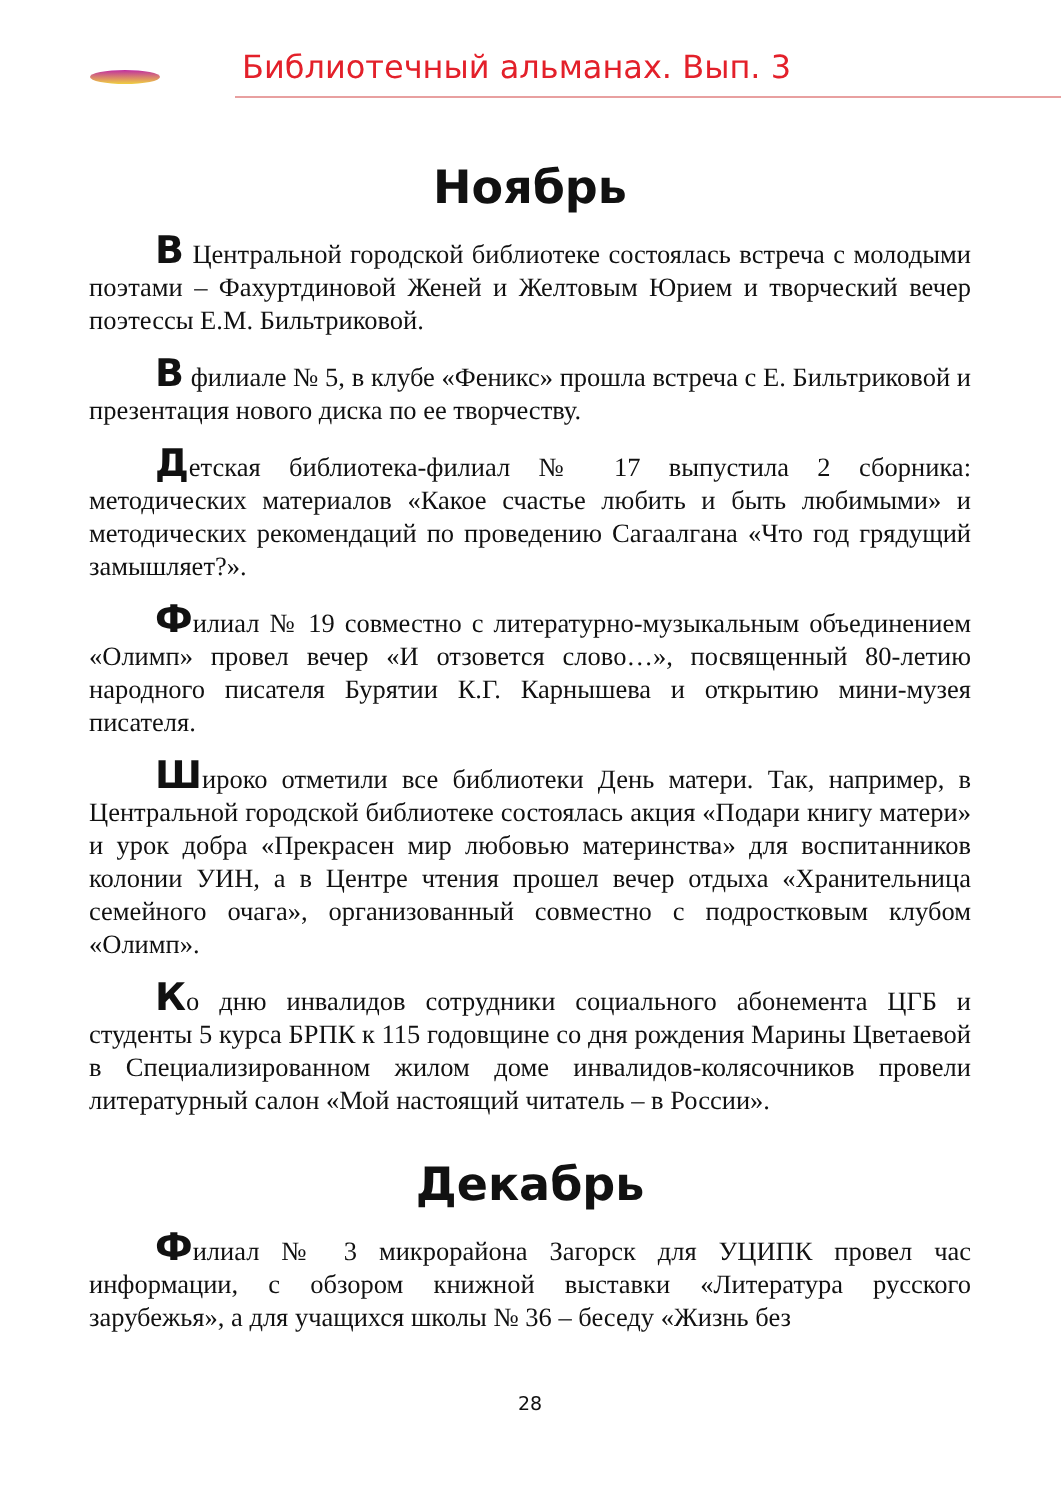Библиотечный альманах. Вып. 3
Ноябрь
В Центральной городской библиотеке состоялась встреча с молодыми поэтами – Фахуртдиновой Женей и Желтовым Юрием и творческий вечер поэтессы Е.М. Бильтриковой.
В филиале № 5, в клубе «Феникс» прошла встреча с Е. Бильтриковой и презентация нового диска по ее творчеству.
Детская библиотека-филиал № 17 выпустила 2 сборника: методических материалов «Какое счастье любить и быть любимыми» и методических рекомендаций по проведению Сагаалгана «Что год грядущий замышляет?».
Филиал № 19 совместно с литературно-музыкальным объединением «Олимп» провел вечер «И отзовется слово…», посвященный 80-летию народного писателя Бурятии К.Г. Карнышева и открытию мини-музея писателя.
Широко отметили все библиотеки День матери. Так, например, в Центральной городской библиотеке состоялась акция «Подари книгу матери» и урок добра «Прекрасен мир любовью материнства» для воспитанников колонии УИН, а в Центре чтения прошел вечер отдыха «Хранительница семейного очага», организованный совместно с подростковым клубом «Олимп».
Ко дню инвалидов сотрудники социального абонемента ЦГБ и студенты 5 курса БРПК к 115 годовщине со дня рождения Марины Цветаевой в Специализированном жилом доме инвалидов-колясочников провели литературный салон «Мой настоящий читатель – в России».
Декабрь
Филиал № 3 микрорайона Загорск для УЦИПК провел час информации, с обзором книжной выставки «Литература русского зарубежья», а для учащихся школы № 36 – беседу «Жизнь без
28